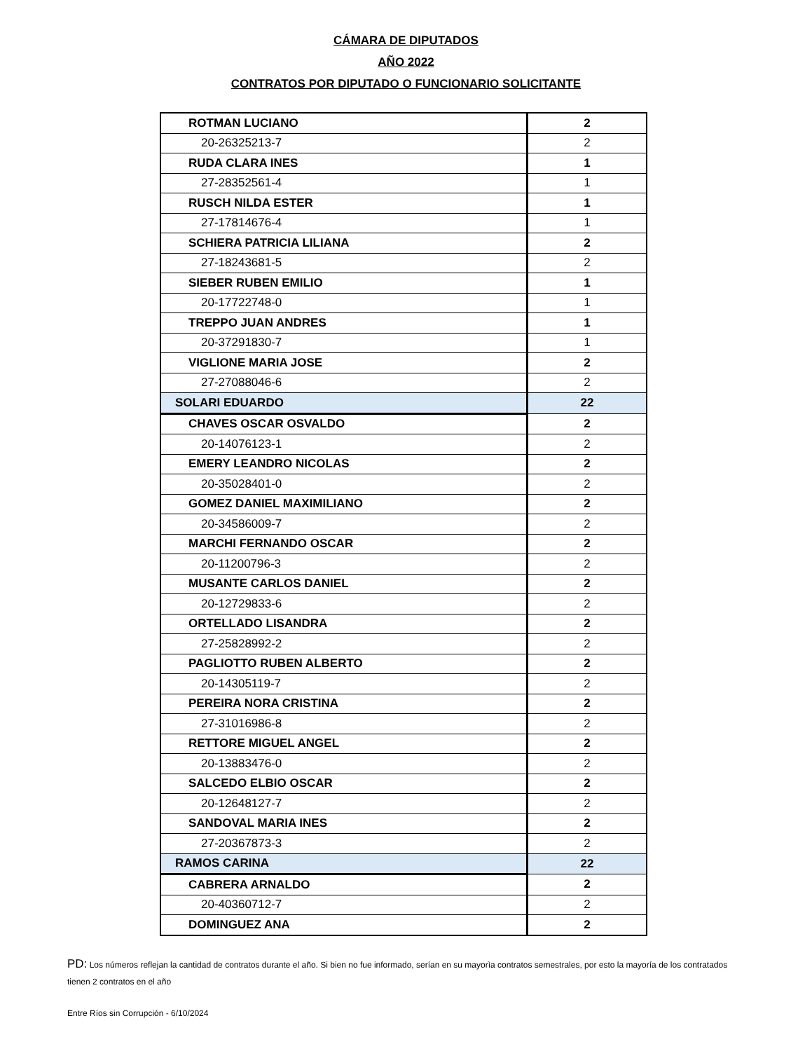CÁMARA DE DIPUTADOS
AÑO 2022
CONTRATOS POR DIPUTADO O FUNCIONARIO SOLICITANTE
| ROTMAN LUCIANO | 2 |
| 20-26325213-7 | 2 |
| RUDA CLARA INES | 1 |
| 27-28352561-4 | 1 |
| RUSCH NILDA ESTER | 1 |
| 27-17814676-4 | 1 |
| SCHIERA PATRICIA LILIANA | 2 |
| 27-18243681-5 | 2 |
| SIEBER RUBEN EMILIO | 1 |
| 20-17722748-0 | 1 |
| TREPPO JUAN ANDRES | 1 |
| 20-37291830-7 | 1 |
| VIGLIONE MARIA JOSE | 2 |
| 27-27088046-6 | 2 |
| SOLARI EDUARDO | 22 |
| CHAVES OSCAR OSVALDO | 2 |
| 20-14076123-1 | 2 |
| EMERY LEANDRO NICOLAS | 2 |
| 20-35028401-0 | 2 |
| GOMEZ DANIEL MAXIMILIANO | 2 |
| 20-34586009-7 | 2 |
| MARCHI FERNANDO OSCAR | 2 |
| 20-11200796-3 | 2 |
| MUSANTE CARLOS DANIEL | 2 |
| 20-12729833-6 | 2 |
| ORTELLADO LISANDRA | 2 |
| 27-25828992-2 | 2 |
| PAGLIOTTO RUBEN ALBERTO | 2 |
| 20-14305119-7 | 2 |
| PEREIRA NORA CRISTINA | 2 |
| 27-31016986-8 | 2 |
| RETTORE MIGUEL ANGEL | 2 |
| 20-13883476-0 | 2 |
| SALCEDO ELBIO OSCAR | 2 |
| 20-12648127-7 | 2 |
| SANDOVAL MARIA INES | 2 |
| 27-20367873-3 | 2 |
| RAMOS CARINA | 22 |
| CABRERA ARNALDO | 2 |
| 20-40360712-7 | 2 |
| DOMINGUEZ ANA | 2 |
PD: Los números reflejan la cantidad de contratos durante el año. Si bien no fue informado, serían en su mayorìa contratos semestrales, por esto la mayoría de los contratados tienen 2 contratos en el año
Entre Ríos sin Corrupción - 6/10/2024